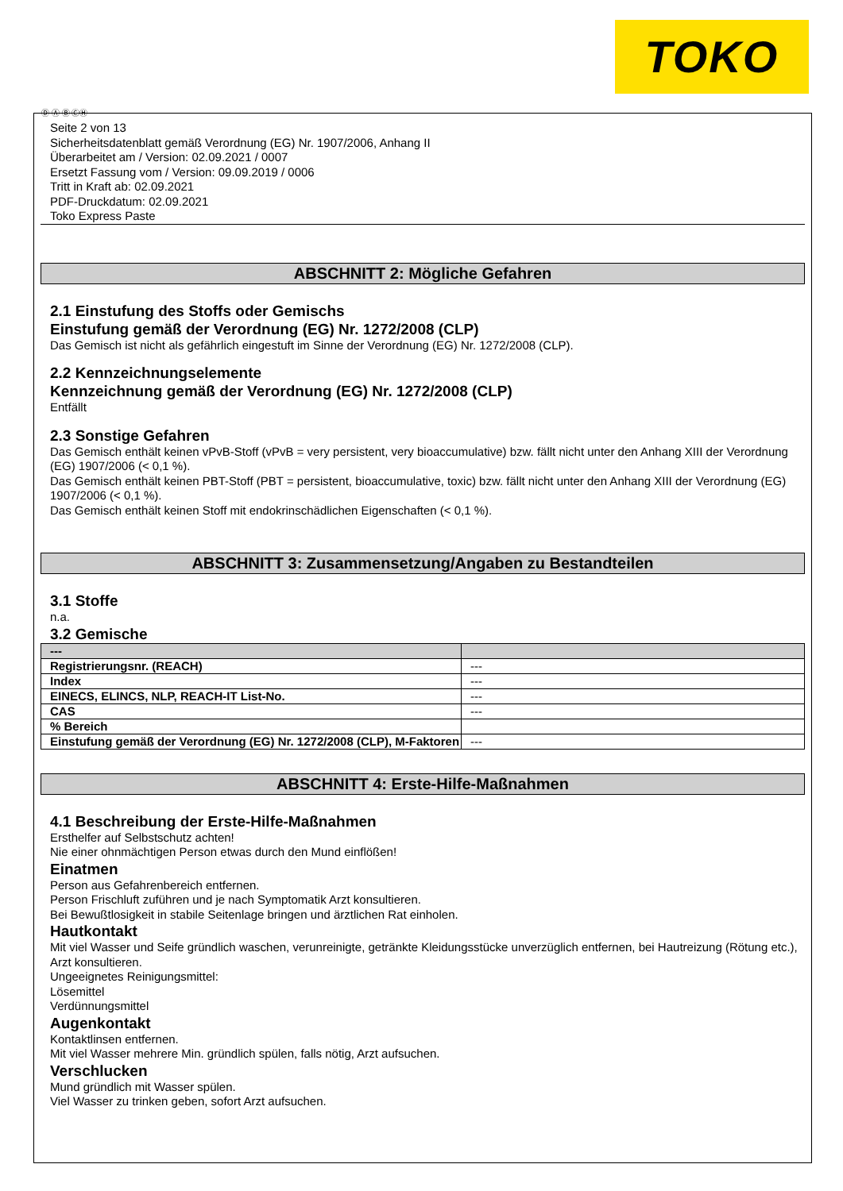TOKO
Ⓓ Ⓐ Ⓑ ⒸⒽ
Seite 2 von 13
Sicherheitsdatenblatt gemäß Verordnung (EG) Nr. 1907/2006, Anhang II
Überarbeitet am / Version: 02.09.2021 / 0007
Ersetzt Fassung vom / Version: 09.09.2019 / 0006
Tritt in Kraft ab: 02.09.2021
PDF-Druckdatum: 02.09.2021
Toko Express Paste
ABSCHNITT 2: Mögliche Gefahren
2.1 Einstufung des Stoffs oder Gemischs
Einstufung gemäß der Verordnung (EG) Nr. 1272/2008 (CLP)
Das Gemisch ist nicht als gefährlich eingestuft im Sinne der Verordnung (EG) Nr. 1272/2008 (CLP).
2.2 Kennzeichnungselemente
Kennzeichnung gemäß der Verordnung (EG) Nr. 1272/2008 (CLP)
Entfällt
2.3 Sonstige Gefahren
Das Gemisch enthält keinen vPvB-Stoff (vPvB = very persistent, very bioaccumulative) bzw. fällt nicht unter den Anhang XIII der Verordnung (EG) 1907/2006 (< 0,1 %).
Das Gemisch enthält keinen PBT-Stoff (PBT = persistent, bioaccumulative, toxic) bzw. fällt nicht unter den Anhang XIII der Verordnung (EG) 1907/2006 (< 0,1 %).
Das Gemisch enthält keinen Stoff mit endokrinschädlichen Eigenschaften (< 0,1 %).
ABSCHNITT 3: Zusammensetzung/Angaben zu Bestandteilen
3.1 Stoffe
n.a.
3.2 Gemische
| --- | |
| --- | --- |
| Registrierungsnr. (REACH) | --- |
| Index | --- |
| EINECS, ELINCS, NLP, REACH-IT List-No. | --- |
| CAS | --- |
| % Bereich | |
| Einstufung gemäß der Verordnung (EG) Nr. 1272/2008 (CLP), M-Faktoren | --- |
ABSCHNITT 4: Erste-Hilfe-Maßnahmen
4.1 Beschreibung der Erste-Hilfe-Maßnahmen
Ersthelfer auf Selbstschutz achten!
Nie einer ohnmächtigen Person etwas durch den Mund einflößen!
Einatmen
Person aus Gefahrenbereich entfernen.
Person Frischluft zuführen und je nach Symptomatik Arzt konsultieren.
Bei Bewußtlosigkeit in stabile Seitenlage bringen und ärztlichen Rat einholen.
Hautkontakt
Mit viel Wasser und Seife gründlich waschen, verunreinigte, getränkte Kleidungsstücke unverzüglich entfernen, bei Hautreizung (Rötung etc.), Arzt konsultieren.
Ungeeignetes Reinigungsmittel:
Lösemittel
Verdünnungsmittel
Augenkontakt
Kontaktlinsen entfernen.
Mit viel Wasser mehrere Min. gründlich spülen, falls nötig, Arzt aufsuchen.
Verschlucken
Mund gründlich mit Wasser spülen.
Viel Wasser zu trinken geben, sofort Arzt aufsuchen.